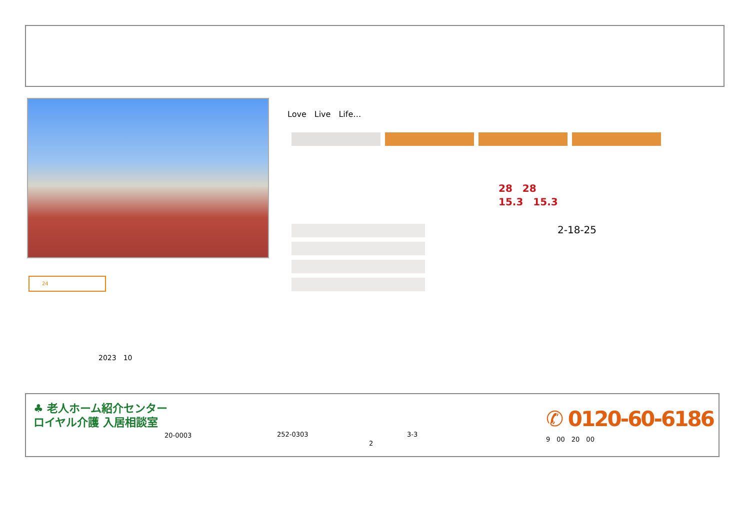Love　Live　Life…
28　28
15.3　15.3
2-18-25
24
2023　10
♣ 老人ホーム紹介センター
ロイヤル介護 入居相談室
20-0003 252-0303 3-3
2
✆ 0120-60-6186
9　00　20　00